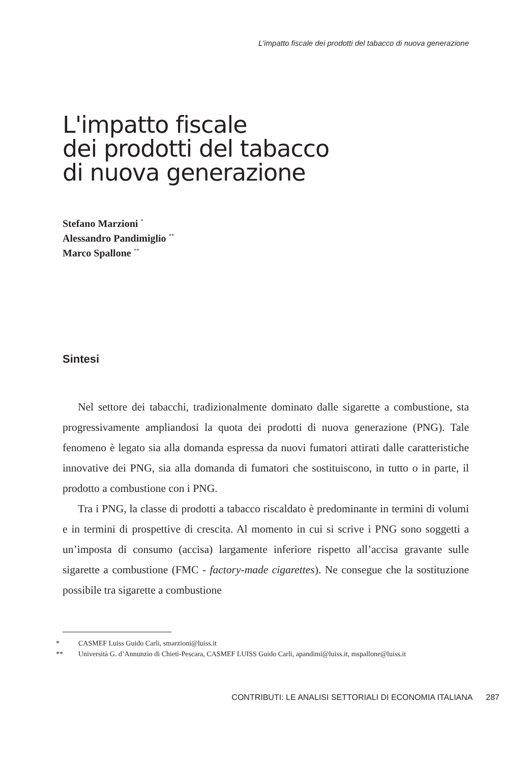L'impatto fiscale dei prodotti del tabacco di nuova generazione
L'impatto fiscale
dei prodotti del tabacco
di nuova generazione
Stefano Marzioni <sup>*</sup>
Alessandro Pandimiglio <sup>**</sup>
Marco Spallone <sup>**</sup>
Sintesi
Nel settore dei tabacchi, tradizionalmente dominato dalle sigarette a combustione, sta progressivamente ampliandosi la quota dei prodotti di nuova generazione (PNG). Tale fenomeno è legato sia alla domanda espressa da nuovi fumatori attirati dalle caratteristiche innovative dei PNG, sia alla domanda di fumatori che sostituiscono, in tutto o in parte, il prodotto a combustione con i PNG.
Tra i PNG, la classe di prodotti a tabacco riscaldato è predominante in termini di volumi e in termini di prospettive di crescita. Al momento in cui si scrive i PNG sono soggetti a un’imposta di consumo (accisa) largamente inferiore rispetto all’accisa gravante sulle sigarette a combustione (FMC - factory-made cigarettes). Ne consegue che la sostituzione possibile tra sigarette a combustione
* CASMEF Luiss Guido Carli, smarzioni@luiss.it
** Università G. d’Annunzio di Chieti-Pescara, CASMEF LUISS Guido Carli, apandimi@luiss.it, mspallone@luiss.it
CONTRIBUTI: LE ANALISI SETTORIALI DI ECONOMIA ITALIANA 287